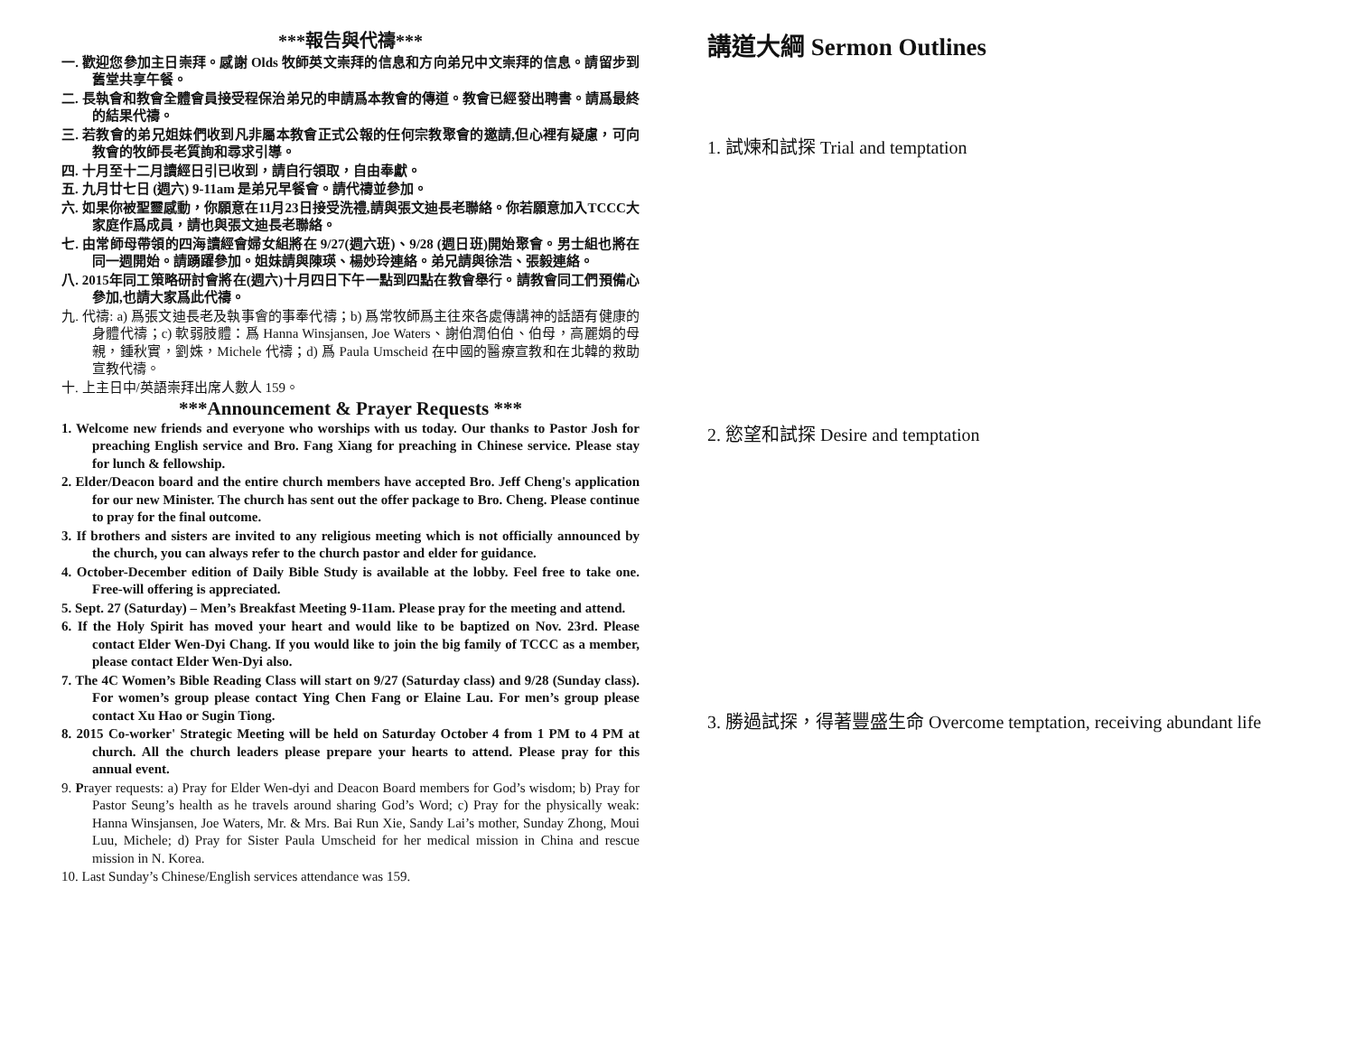***報告與代禱***
一. 歡迎您參加主日崇拜。感謝 Olds 牧師英文崇拜的信息和方向弟兄中文崇拜的信息。請留步到舊堂共享午餐。
二. 長執會和教會全體會員接受程保治弟兄的申請爲本教會的傳道。教會已經發出聘書。請爲最終的結果代禱。
三. 若教會的弟兄姐妹們收到凡非屬本教會正式公報的任何宗教聚會的邀請,但心裡有疑慮，可向教會的牧師長老質詢和尋求引導。
四. 十月至十二月讀經日引已收到，請自行領取，自由奉獻。
五. 九月廿七日 (週六) 9-11am 是弟兄早餐會。請代禱並參加。
六. 如果你被聖靈感動，你願意在11月23日接受洗禮,請與張文迪長老聯絡。你若願意加入TCCC大家庭作爲成員，請也與張文迪長老聯絡。
七. 由常師母帶領的四海讀經會婦女組將在 9/27(週六班)、9/28 (週日班)開始聚會。男士組也將在同一週開始。請踴躍參加。姐妹請與陳瑛、楊妙玲連絡。弟兄請與徐浩、張毅連絡。
八. 2015年同工策略研討會將在(週六)十月四日下午一點到四點在教會舉行。請教會同工們預備心參加,也請大家爲此代禱。
九. 代禱: a) 爲張文迪長老及執事會的事奉代禱；b) 爲常牧師爲主往來各處傳講神的話語有健康的身體代禱；c) 軟弱肢體：爲 Hanna Winsjansen, Joe Waters、謝伯潤伯伯、伯母，高麗娟的母親，鍾秋實，劉姝，Michele 代禱；d) 爲 Paula Umscheid 在中國的醫療宣教和在北韓的救助宣教代禱。
十. 上主日中/英語崇拜出席人數人 159。
***Announcement & Prayer Requests ***
1. Welcome new friends and everyone who worships with us today. Our thanks to Pastor Josh for preaching English service and Bro. Fang Xiang for preaching in Chinese service. Please stay for lunch & fellowship.
2. Elder/Deacon board and the entire church members have accepted Bro. Jeff Cheng's application for our new Minister. The church has sent out the offer package to Bro. Cheng. Please continue to pray for the final outcome.
3. If brothers and sisters are invited to any religious meeting which is not officially announced by the church, you can always refer to the church pastor and elder for guidance.
4. October-December edition of Daily Bible Study is available at the lobby. Feel free to take one. Free-will offering is appreciated.
5. Sept. 27 (Saturday) – Men’s Breakfast Meeting 9-11am. Please pray for the meeting and attend.
6. If the Holy Spirit has moved your heart and would like to be baptized on Nov. 23rd. Please contact Elder Wen-Dyi Chang. If you would like to join the big family of TCCC as a member, please contact Elder Wen-Dyi also.
7. The 4C Women’s Bible Reading Class will start on 9/27 (Saturday class) and 9/28 (Sunday class). For women’s group please contact Ying Chen Fang or Elaine Lau. For men’s group please contact Xu Hao or Sugin Tiong.
8. 2015 Co-worker' Strategic Meeting will be held on Saturday October 4 from 1 PM to 4 PM at church. All the church leaders please prepare your hearts to attend. Please pray for this annual event.
9. Prayer requests: a) Pray for Elder Wen-dyi and Deacon Board members for God’s wisdom; b) Pray for Pastor Seung’s health as he travels around sharing God’s Word; c) Pray for the physically weak: Hanna Winsjansen, Joe Waters, Mr. & Mrs. Bai Run Xie, Sandy Lai’s mother, Sunday Zhong, Moui Luu, Michele; d) Pray for Sister Paula Umscheid for her medical mission in China and rescue mission in N. Korea.
10. Last Sunday’s Chinese/English services attendance was 159.
講道大綱 Sermon Outlines
1. 試煉和試探 Trial and temptation
2. 慾望和試探 Desire and temptation
3. 勝過試探，得著豐盛生命 Overcome temptation, receiving abundant life